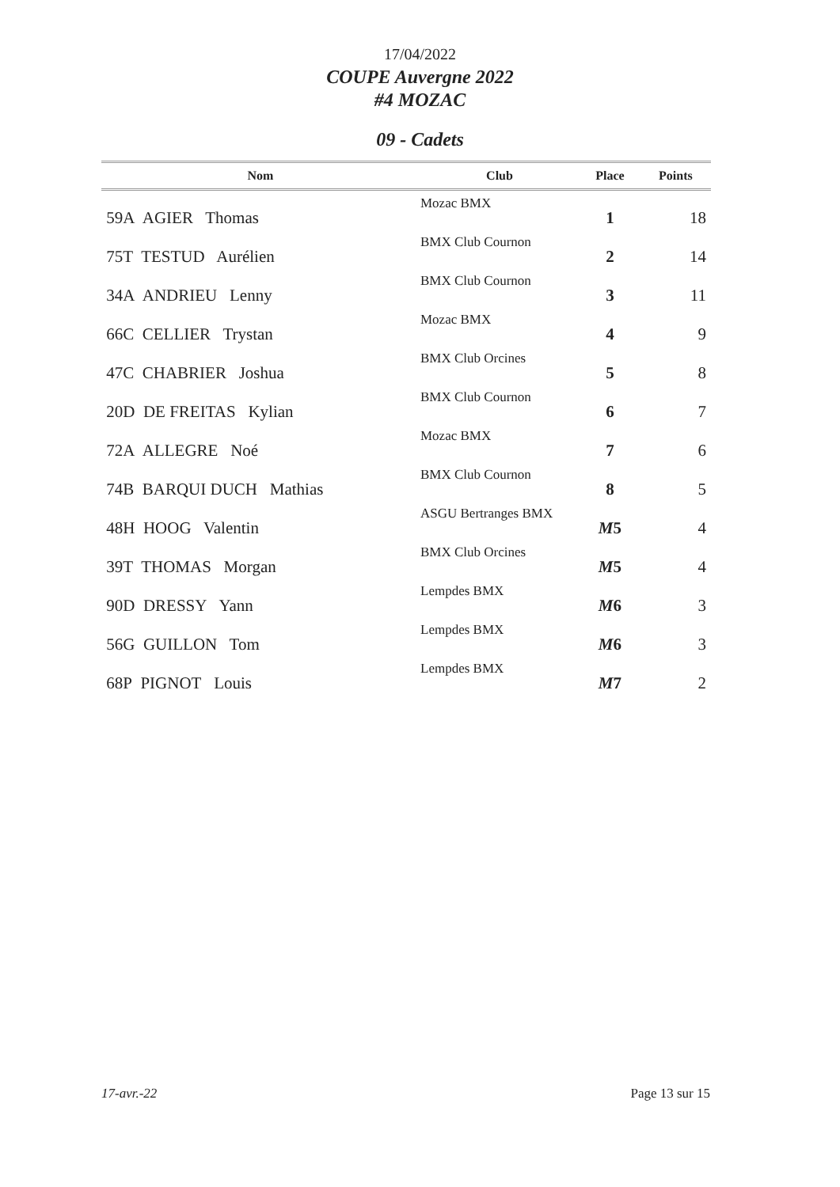17/04/2022
COUPE Auvergne 2022
#4 MOZAC
09 - Cadets
| Nom | Club | Place | Points |
| --- | --- | --- | --- |
| 59A AGIER Thomas | Mozac BMX | 1 | 18 |
| 75T TESTUD Aurélien | BMX Club Cournon | 2 | 14 |
| 34A ANDRIEU Lenny | BMX Club Cournon | 3 | 11 |
| 66C CELLIER Trystan | Mozac BMX | 4 | 9 |
| 47C CHABRIER Joshua | BMX Club Orcines | 5 | 8 |
| 20D DE FREITAS Kylian | BMX Club Cournon | 6 | 7 |
| 72A ALLEGRE Noé | Mozac BMX | 7 | 6 |
| 74B BARQUI DUCH Mathias | BMX Club Cournon | 8 | 5 |
| 48H HOOG Valentin | ASGU Bertranges BMX | M 5 | 4 |
| 39T THOMAS Morgan | BMX Club Orcines | M 5 | 4 |
| 90D DRESSY Yann | Lempdes BMX | M 6 | 3 |
| 56G GUILLON Tom | Lempdes BMX | M 6 | 3 |
| 68P PIGNOT Louis | Lempdes BMX | M 7 | 2 |
17-avr.-22 Page 13 sur 15